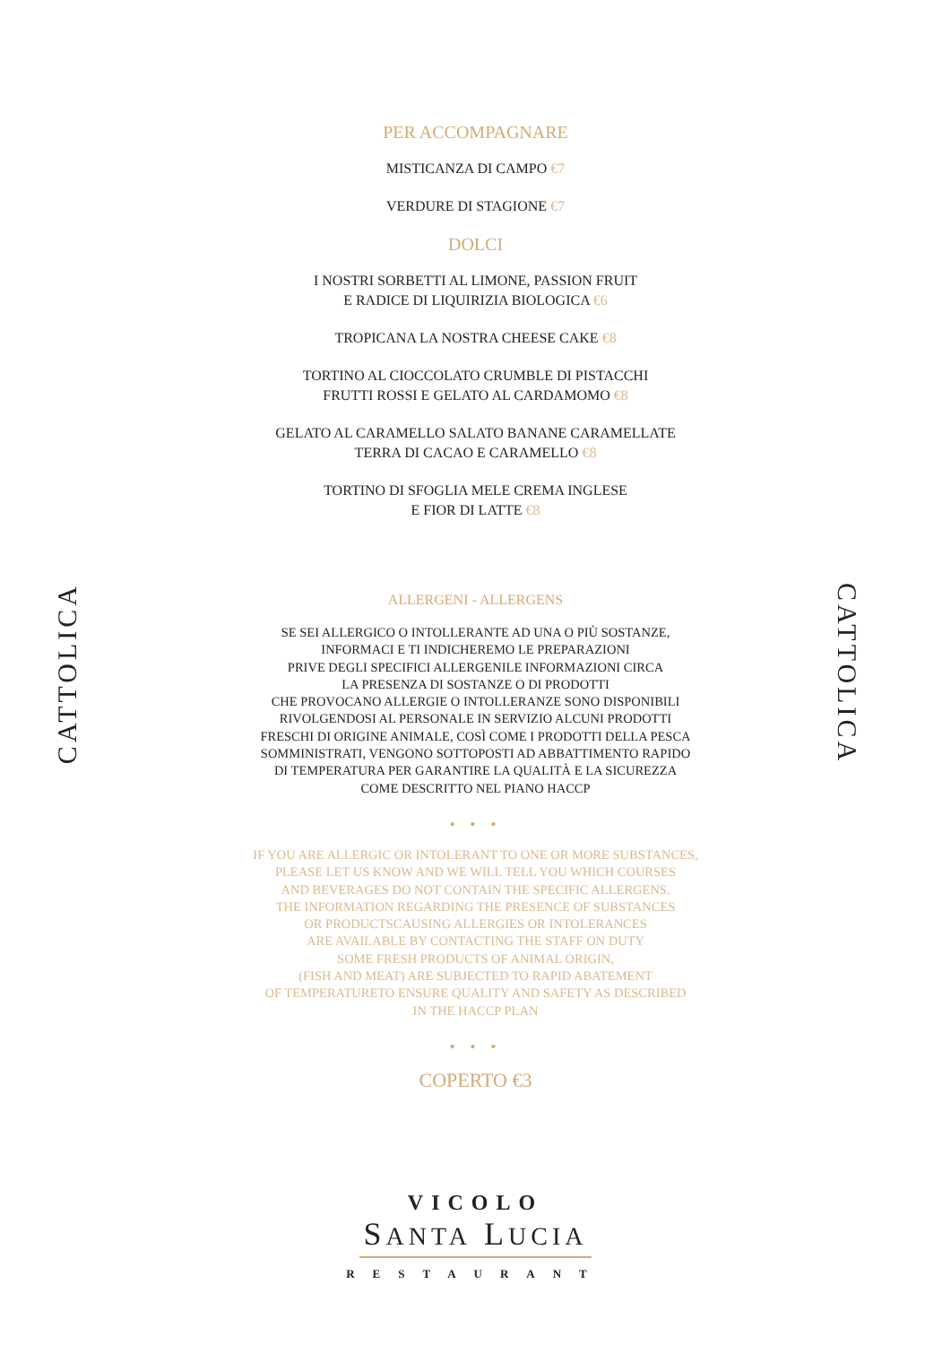CATTOLICA
CATTOLICA
PER ACCOMPAGNARE
MISTICANZA DI CAMPO €7
VERDURE DI STAGIONE €7
DOLCI
I NOSTRI SORBETTI AL LIMONE, PASSION FRUIT
E RADICE DI LIQUIRIZIA BIOLOGICA €6
TROPICANA LA NOSTRA CHEESE CAKE €8
TORTINO AL CIOCCOLATO CRUMBLE DI PISTACCHI
FRUTTI ROSSI E GELATO AL CARDAMOMO €8
GELATO AL CARAMELLO SALATO BANANE CARAMELLATE
TERRA DI CACAO E CARAMELLO €8
TORTINO DI SFOGLIA MELE CREMA INGLESE
E FIOR DI LATTE €8
ALLERGENI - ALLERGENS
SE SEI ALLERGICO O INTOLLERANTE AD UNA O PIÙ SOSTANZE,
INFORMACI E TI INDICHEREMO LE PREPARAZIONI
PRIVE DEGLI SPECIFICI ALLERGENILE INFORMAZIONI CIRCA
LA PRESENZA DI SOSTANZE O DI PRODOTTI
CHE PROVOCANO ALLERGIE O INTOLLERANZE SONO DISPONIBILI
RIVOLGENDOSI AL PERSONALE IN SERVIZIO ALCUNI PRODOTTI
FRESCHI DI ORIGINE ANIMALE, COSÌ COME I PRODOTTI DELLA PESCA
SOMMINISTRATI, VENGONO SOTTOPOSTI AD ABBATTIMENTO RAPIDO
DI TEMPERATURA PER GARANTIRE LA QUALITÀ E LA SICUREZZA
COME DESCRITTO NEL PIANO HACCP
• • •
IF YOU ARE ALLERGIC OR INTOLERANT TO ONE OR MORE SUBSTANCES,
PLEASE LET US KNOW AND WE WILL TELL YOU WHICH COURSES
AND BEVERAGES DO NOT CONTAIN THE SPECIFIC ALLERGENS.
THE INFORMATION REGARDING THE PRESENCE OF SUBSTANCES
OR PRODUCTSCAUSING ALLERGIES OR INTOLERANCES
ARE AVAILABLE BY CONTACTING THE STAFF ON DUTY
SOME FRESH PRODUCTS OF ANIMAL ORIGIN,
(FISH AND MEAT) ARE SUBJECTED TO RAPID ABATEMENT
OF TEMPERATURETO ENSURE QUALITY AND SAFETY AS DESCRIBED
IN THE HACCP PLAN
• • •
COPERTO €3
VICOLO
SANTA LUCIA
RESTAURANT